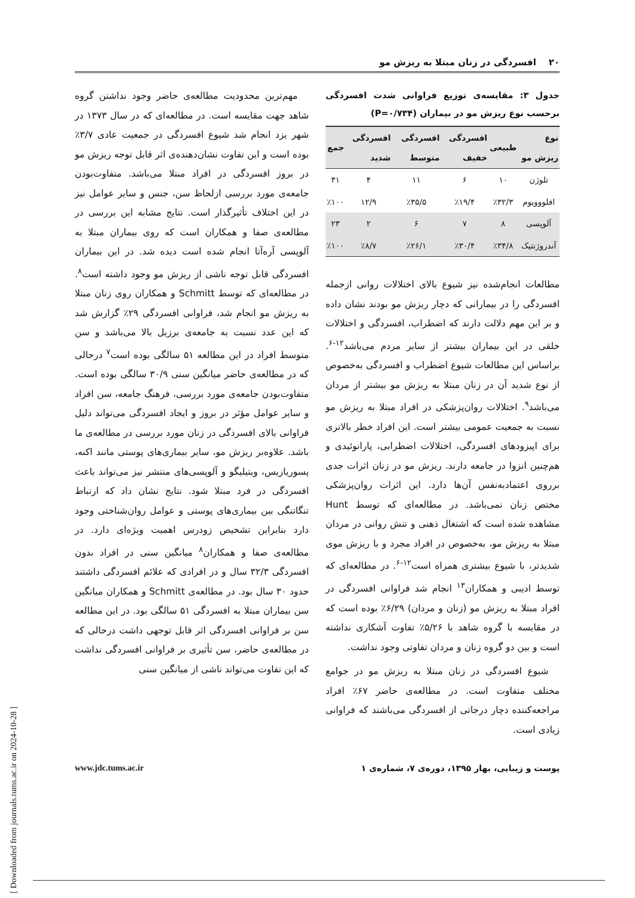۲۰ افسردگی در زنان مبتلا به ریزش مو
جدول ۳: مقایسه‌ی توزیع فراوانی شدت افسردگی برحسب نوع ریزش مو در بیماران (P=۰/۷۳۴)
| نوع ریزش مو | طبیعی | افسردگی خفیف | افسردگی متوسط | افسردگی شدید | جمع |
| --- | --- | --- | --- | --- | --- |
| تلوژن | ۱۰ | ۶ | ۱۱ | ۴ | ۳۱ |
| افلووویوم | ٪۳۲/۳ | ٪۱۹/۴ | ٪۳۵/۵ | ۱۲/۹ | ٪۱۰۰ |
| آلوپسی | ۸ | ۷ | ۶ | ۲ | ۲۳ |
| آندروژنتیک | ٪۳۴/۸ | ٪۳۰/۴ | ٪۲۶/۱ | ٪۸/۷ | ٪۱۰۰ |
مطالعات انجام‌شده نیز شیوع بالای اختلالات روانی ازجمله افسردگی را در بیمارانی که دچار ریزش مو بودند نشان داده و بر این مهم دلالت دارند که اضطراب، افسردگی و اختلالات خلقی در این بیماران بیشتر از سایر مردم می‌باشد<sup>۱۲-۶</sup>. براساس این مطالعات شیوع اضطراب و افسردگی به‌خصوص از نوع شدید آن در زنان مبتلا به ریزش مو بیشتر از مردان می‌باشد<sup>۹</sup>. اختلالات روان‌پزشکی در افراد مبتلا به ریزش مو نسبت به جمعیت عمومی بیشتر است. این افراد خطر بالاتری برای اپیزودهای افسردگی، اختلالات اضطرابی، پارانوئیدی و هم‌چنین انزوا در جامعه دارند. ریزش مو در زنان اثرات جدی برروی اعتمادبه‌نفس آن‌ها دارد. این اثرات روان‌پزشکی مختص زنان نمی‌باشد. در مطالعه‌ای که توسط Hunt مشاهده شده است که اشتغال ذهنی و تنش روانی در مردان مبتلا به ریزش مو، به‌خصوص در افراد مجرد و با ریزش موی شدیدتر، با شیوع بیشتری همراه است<sup>۱۲-۶</sup>. در مطالعه‌ای که توسط ادیبی و همکاران<sup>۱۳</sup> انجام شد فراوانی افسردگی در افراد مبتلا به ریزش مو (زنان و مردان) ۶/۲۹٪ بوده است که در مقایسه با گروه شاهد با ۵/۲۶٪ تفاوت آشکاری نداشته است و بین دو گروه زنان و مردان تفاوتی وجود نداشت.
شیوع افسردگی در زنان مبتلا به ریزش مو در جوامع مختلف متفاوت است. در مطالعه‌ی حاضر ۶۷٪ افراد مراجعه‌کننده دچار درجاتی از افسردگی می‌باشند که فراوانی زیادی است.
مهم‌ترین محدودیت مطالعه‌ی حاضر وجود نداشتن گروه شاهد جهت مقایسه است. در مطالعه‌ای که در سال ۱۳۷۳ در شهر یزد انجام شد شیوع افسردگی در جمعیت عادی ۳/۷٪ بوده است و این تفاوت نشان‌دهنده‌ی اثر قابل توجه ریزش مو در بروز افسردگی در افراد مبتلا می‌باشد. متفاوت‌بودن جامعه‌ی مورد بررسی ازلحاظ سن، جنس و سایر عوامل نیز در این اختلاف تأثیرگذار است. نتایج مشابه این بررسی در مطالعه‌ی صفا و همکاران است که روی بیماران مبتلا به آلوپسی آره‌آتا انجام شده است دیده شد. در این بیماران افسردگی قابل توجه ناشی از ریزش مو وجود داشته است<sup>۸</sup>. در مطالعه‌ای که توسط Schmitt و همکاران روی زنان مبتلا به ریزش مو انجام شد، فراوانی افسردگی ۲۹٪ گزارش شد که این عدد نسبت به جامعه‌ی برزیل بالا می‌باشد و سن متوسط افراد در این مطالعه ۵۱ سالگی بوده است<sup>۷</sup> درحالی که در مطالعه‌ی حاضر میانگین سنی ۳۰/۹ سالگی بوده است. متفاوت‌بودن جامعه‌ی مورد بررسی، فرهنگ جامعه، سن افراد و سایر عوامل مؤثر در بروز و ایجاد افسردگی می‌تواند دلیل فراوانی بالای افسردگی در زنان مورد بررسی در مطالعه‌ی ما باشد. علاوه‌بر ریزش مو، سایر بیماری‌های پوستی مانند اکنه، پسوریازیس، ویتیلیگو و آلوپسی‌های منتشر نیز می‌تواند باعث افسردگی در فرد مبتلا شود. نتایج نشان داد که ارتباط تنگاتنگی بین بیماری‌های پوستی و عوامل روان‌شناختی وجود دارد بنابراین تشخیص زودرس اهمیت ویژه‌ای دارد. در مطالعه‌ی صفا و همکاران<sup>۸</sup> میانگین سنی در افراد بدون افسردگی ۳۲/۳ سال و در افرادی که علائم افسردگی داشتند حدود ۳۰ سال بود. در مطالعه‌ی Schmitt و همکاران میانگین سن بیماران مبتلا به افسردگی ۵۱ سالگی بود. در این مطالعه سن بر فراوانی افسردگی اثر قابل توجهی داشت درحالی که در مطالعه‌ی حاضر، سن تأثیری بر فراوانی افسردگی نداشت که این تفاوت می‌تواند ناشی از میانگین سنی
پوست و زیبایی، بهار ۱۳۹۵، دوره‌ی ۷، شماره‌ی ۱ www.jdc.tums.ac.ir
[ Downloaded from journals.tums.ac.ir on 2024-10-28 ]